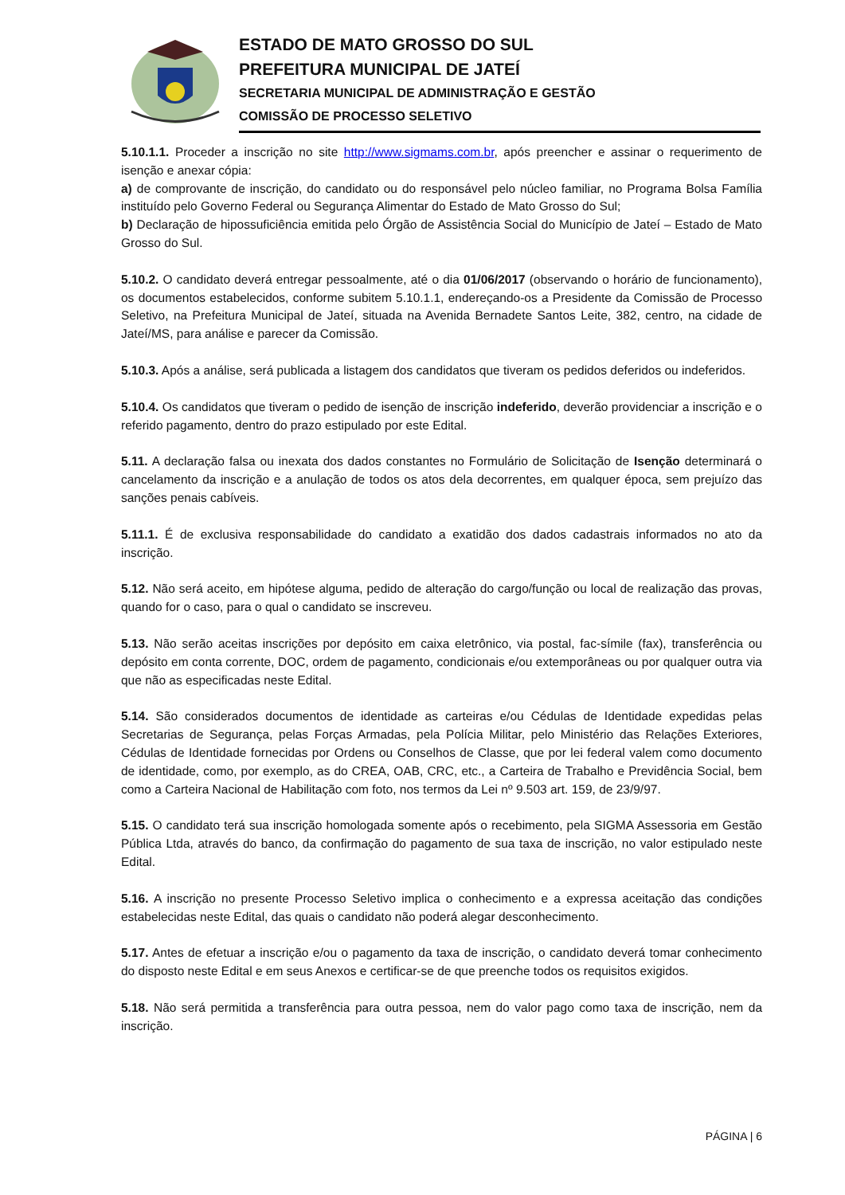ESTADO DE MATO GROSSO DO SUL
PREFEITURA MUNICIPAL DE JATEÍ
SECRETARIA MUNICIPAL DE ADMINISTRAÇÃO E GESTÃO
COMISSÃO DE PROCESSO SELETIVO
5.10.1.1. Proceder a inscrição no site http://www.sigmams.com.br, após preencher e assinar o requerimento de isenção e anexar cópia:
a) de comprovante de inscrição, do candidato ou do responsável pelo núcleo familiar, no Programa Bolsa Família instituído pelo Governo Federal ou Segurança Alimentar do Estado de Mato Grosso do Sul;
b) Declaração de hipossuficiência emitida pelo Órgão de Assistência Social do Município de Jateí – Estado de Mato Grosso do Sul.
5.10.2. O candidato deverá entregar pessoalmente, até o dia 01/06/2017 (observando o horário de funcionamento), os documentos estabelecidos, conforme subitem 5.10.1.1, endereçando-os a Presidente da Comissão de Processo Seletivo, na Prefeitura Municipal de Jateí, situada na Avenida Bernadete Santos Leite, 382, centro, na cidade de Jateí/MS, para análise e parecer da Comissão.
5.10.3. Após a análise, será publicada a listagem dos candidatos que tiveram os pedidos deferidos ou indeferidos.
5.10.4. Os candidatos que tiveram o pedido de isenção de inscrição indeferido, deverão providenciar a inscrição e o referido pagamento, dentro do prazo estipulado por este Edital.
5.11. A declaração falsa ou inexata dos dados constantes no Formulário de Solicitação de Isenção determinará o cancelamento da inscrição e a anulação de todos os atos dela decorrentes, em qualquer época, sem prejuízo das sanções penais cabíveis.
5.11.1. É de exclusiva responsabilidade do candidato a exatidão dos dados cadastrais informados no ato da inscrição.
5.12. Não será aceito, em hipótese alguma, pedido de alteração do cargo/função ou local de realização das provas, quando for o caso, para o qual o candidato se inscreveu.
5.13. Não serão aceitas inscrições por depósito em caixa eletrônico, via postal, fac-símile (fax), transferência ou depósito em conta corrente, DOC, ordem de pagamento, condicionais e/ou extemporâneas ou por qualquer outra via que não as especificadas neste Edital.
5.14. São considerados documentos de identidade as carteiras e/ou Cédulas de Identidade expedidas pelas Secretarias de Segurança, pelas Forças Armadas, pela Polícia Militar, pelo Ministério das Relações Exteriores, Cédulas de Identidade fornecidas por Ordens ou Conselhos de Classe, que por lei federal valem como documento de identidade, como, por exemplo, as do CREA, OAB, CRC, etc., a Carteira de Trabalho e Previdência Social, bem como a Carteira Nacional de Habilitação com foto, nos termos da Lei nº 9.503 art. 159, de 23/9/97.
5.15. O candidato terá sua inscrição homologada somente após o recebimento, pela SIGMA Assessoria em Gestão Pública Ltda, através do banco, da confirmação do pagamento de sua taxa de inscrição, no valor estipulado neste Edital.
5.16. A inscrição no presente Processo Seletivo implica o conhecimento e a expressa aceitação das condições estabelecidas neste Edital, das quais o candidato não poderá alegar desconhecimento.
5.17. Antes de efetuar a inscrição e/ou o pagamento da taxa de inscrição, o candidato deverá tomar conhecimento do disposto neste Edital e em seus Anexos e certificar-se de que preenche todos os requisitos exigidos.
5.18. Não será permitida a transferência para outra pessoa, nem do valor pago como taxa de inscrição, nem da inscrição.
PÁGINA | 6